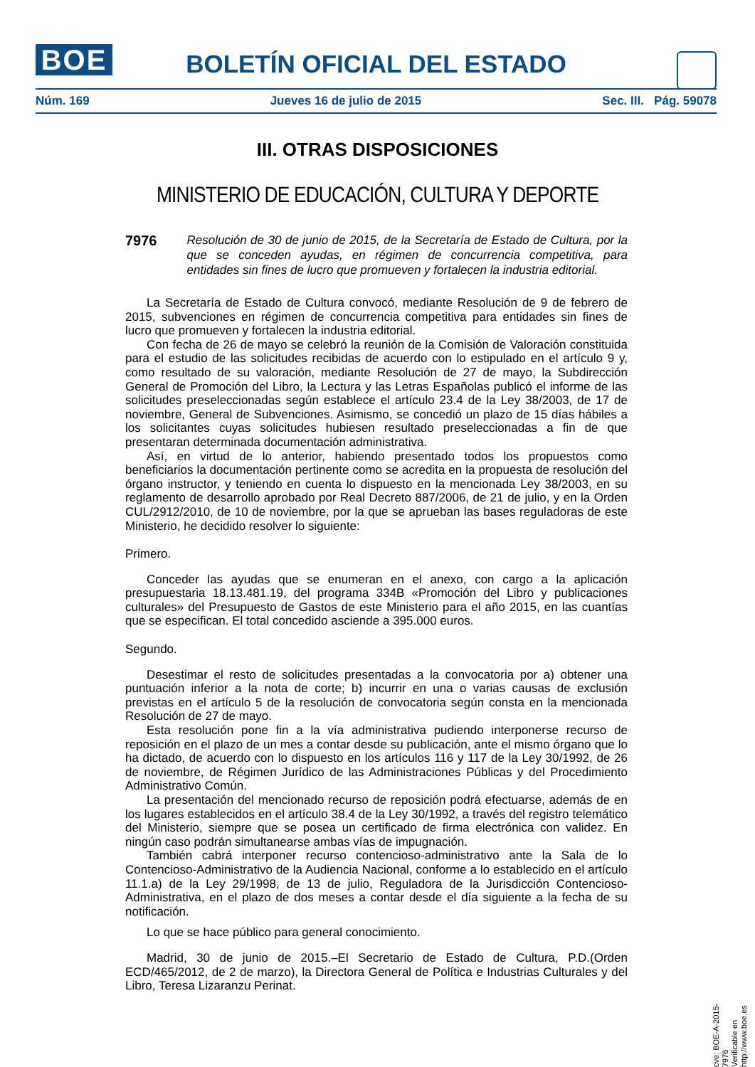BOE
BOLETÍN OFICIAL DEL ESTADO
Núm. 169 Jueves 16 de julio de 2015 Sec. III. Pág. 59078
III. OTRAS DISPOSICIONES
MINISTERIO DE EDUCACIÓN, CULTURA Y DEPORTE
7976 Resolución de 30 de junio de 2015, de la Secretaría de Estado de Cultura, por la que se conceden ayudas, en régimen de concurrencia competitiva, para entidades sin fines de lucro que promueven y fortalecen la industria editorial.
La Secretaría de Estado de Cultura convocó, mediante Resolución de 9 de febrero de 2015, subvenciones en régimen de concurrencia competitiva para entidades sin fines de lucro que promueven y fortalecen la industria editorial.
Con fecha de 26 de mayo se celebró la reunión de la Comisión de Valoración constituida para el estudio de las solicitudes recibidas de acuerdo con lo estipulado en el artículo 9 y, como resultado de su valoración, mediante Resolución de 27 de mayo, la Subdirección General de Promoción del Libro, la Lectura y las Letras Españolas publicó el informe de las solicitudes preseleccionadas según establece el artículo 23.4 de la Ley 38/2003, de 17 de noviembre, General de Subvenciones. Asimismo, se concedió un plazo de 15 días hábiles a los solicitantes cuyas solicitudes hubiesen resultado preseleccionadas a fin de que presentaran determinada documentación administrativa.
Así, en virtud de lo anterior, habiendo presentado todos los propuestos como beneficiarios la documentación pertinente como se acredita en la propuesta de resolución del órgano instructor, y teniendo en cuenta lo dispuesto en la mencionada Ley 38/2003, en su reglamento de desarrollo aprobado por Real Decreto 887/2006, de 21 de julio, y en la Orden CUL/2912/2010, de 10 de noviembre, por la que se aprueban las bases reguladoras de este Ministerio, he decidido resolver lo siguiente:
Primero.
Conceder las ayudas que se enumeran en el anexo, con cargo a la aplicación presupuestaria 18.13.481.19, del programa 334B «Promoción del Libro y publicaciones culturales» del Presupuesto de Gastos de este Ministerio para el año 2015, en las cuantías que se especifican. El total concedido asciende a 395.000 euros.
Segundo.
Desestimar el resto de solicitudes presentadas a la convocatoria por a) obtener una puntuación inferior a la nota de corte; b) incurrir en una o varias causas de exclusión previstas en el artículo 5 de la resolución de convocatoria según consta en la mencionada Resolución de 27 de mayo.
Esta resolución pone fin a la vía administrativa pudiendo interponerse recurso de reposición en el plazo de un mes a contar desde su publicación, ante el mismo órgano que lo ha dictado, de acuerdo con lo dispuesto en los artículos 116 y 117 de la Ley 30/1992, de 26 de noviembre, de Régimen Jurídico de las Administraciones Públicas y del Procedimiento Administrativo Común.
La presentación del mencionado recurso de reposición podrá efectuarse, además de en los lugares establecidos en el artículo 38.4 de la Ley 30/1992, a través del registro telemático del Ministerio, siempre que se posea un certificado de firma electrónica con validez. En ningún caso podrán simultanearse ambas vías de impugnación.
También cabrá interponer recurso contencioso-administrativo ante la Sala de lo Contencioso-Administrativo de la Audiencia Nacional, conforme a lo establecido en el artículo 11.1.a) de la Ley 29/1998, de 13 de julio, Reguladora de la Jurisdicción Contencioso-Administrativa, en el plazo de dos meses a contar desde el día siguiente a la fecha de su notificación.
Lo que se hace público para general conocimiento.
Madrid, 30 de junio de 2015.–El Secretario de Estado de Cultura, P.D.(Orden ECD/465/2012, de 2 de marzo), la Directora General de Política e Industrias Culturales y del Libro, Teresa Lizaranzu Perinat.
cve: BOE-A-2015-7976
Verificable en http://www.boe.es